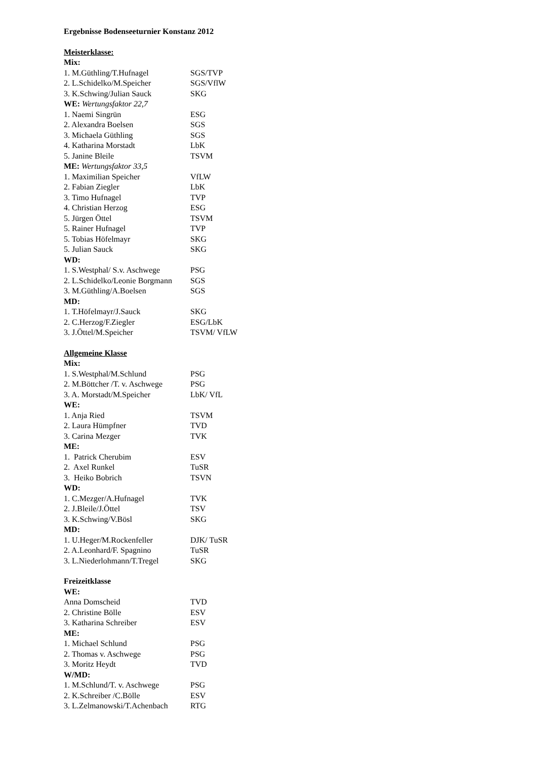Ergebnisse Bodenseeturnier Konstanz 2012
Meisterklasse:
Mix:
1. M.Güthling/T.Hufnagel SGS/TVP
2. L.Schidelko/M.Speicher SGS/VflW
3. K.Schwing/Julian Sauck SKG
WE: Wertungsfaktor 22,7
1. Naemi Singrün ESG
2. Alexandra Boelsen SGS
3. Michaela Güthling SGS
4. Katharina Morstadt LbK
5. Janine Bleile TSVM
ME: Wertungsfaktor 33,5
1. Maximilian Speicher VfLW
2. Fabian Ziegler LbK
3. Timo Hufnagel TVP
4. Christian Herzog ESG
5. Jürgen Öttel TSVM
5. Rainer Hufnagel TVP
5. Tobias Höfelmayr SKG
5. Julian Sauck SKG
WD:
1. S.Westphal/ S.v. Aschwege PSG
2. L.Schidelko/Leonie Borgmann SGS
3. M.Güthling/A.Boelsen SGS
MD:
1. T.Höfelmayr/J.Sauck SKG
2. C.Herzog/F.Ziegler ESG/LbK
3. J.Öttel/M.Speicher TSVM/ VfLW
Allgemeine Klasse
Mix:
1. S.Westphal/M.Schlund PSG
2. M.Böttcher /T. v. Aschwege PSG
3. A. Morstadt/M.Speicher LbK/ VfL
WE:
1. Anja Ried TSVM
2. Laura Hümpfner TVD
3. Carina Mezger TVK
ME:
1. Patrick Cherubim ESV
2. Axel Runkel TuSR
3. Heiko Bobrich TSVN
WD:
1. C.Mezger/A.Hufnagel TVK
2. J.Bleile/J.Öttel TSV
3. K.Schwing/V.Bösl SKG
MD:
1. U.Heger/M.Rockenfeller DJK/ TuSR
2. A.Leonhard/F. Spagnino TuSR
3. L.Niederlohmann/T.Tregel SKG
Freizeitklasse
WE:
Anna Domscheid TVD
2. Christine Bölle ESV
3. Katharina Schreiber ESV
ME:
1. Michael Schlund PSG
2. Thomas v. Aschwege PSG
3. Moritz Heydt TVD
W/MD:
1. M.Schlund/T. v. Aschwege PSG
2. K.Schreiber /C.Bölle ESV
3. L.Zelmanowski/T.Achenbach RTG